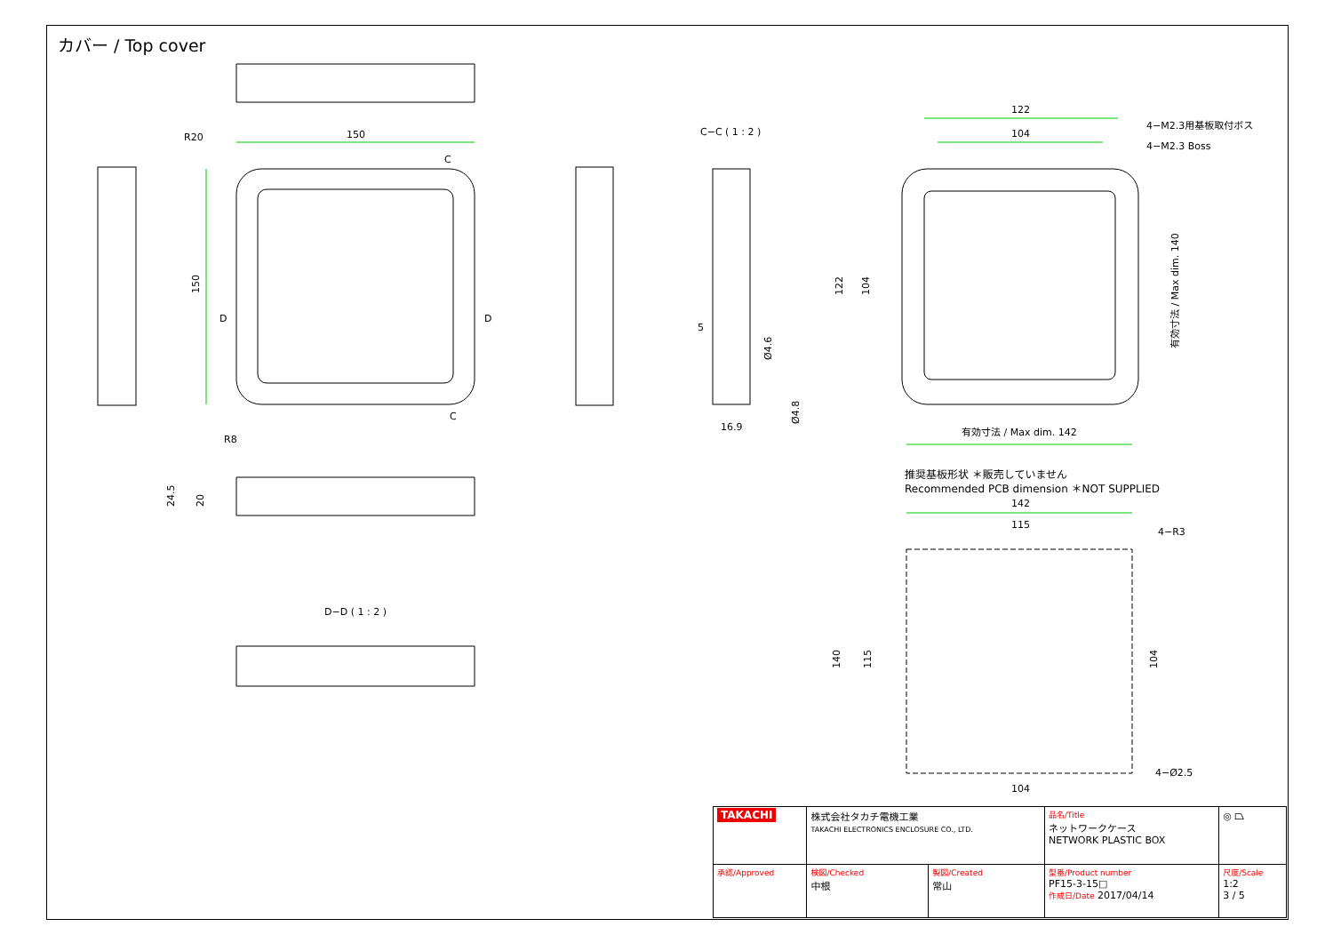カバー / Top cover
150
R20
150
D
D
C
C
R8
24.5
20
D−D ( 1 : 2 )
C−C ( 1 : 2 )
5
16.9
Ø4.6
Ø4.8
122
104
4−M2.3用基板取付ボス
4−M2.3 Boss
122
104
有効寸法 / Max dim. 140
有効寸法 / Max dim. 142
推奨基板形状 ＊販売していません
Recommended PCB dimension ＊NOT SUPPLIED
142
115
4−R3
140
115
104
4−Ø2.5
104
| TAKACHI | 株式会社タカチ電機工業 TAKACHI ELECTRONICS ENCLOSURE CO., LTD. | | 品名/Title ネットワークケース NETWORK PLASTIC BOX | ◎ ⏢ |
| 承認/Approved | 検図/Checked 中根 | 製図/Created 常山 | 型番/Product number PF15-3-15□ 作成日/Date 2017/04/14 | 尺度/Scale 1:2 3 / 5 |